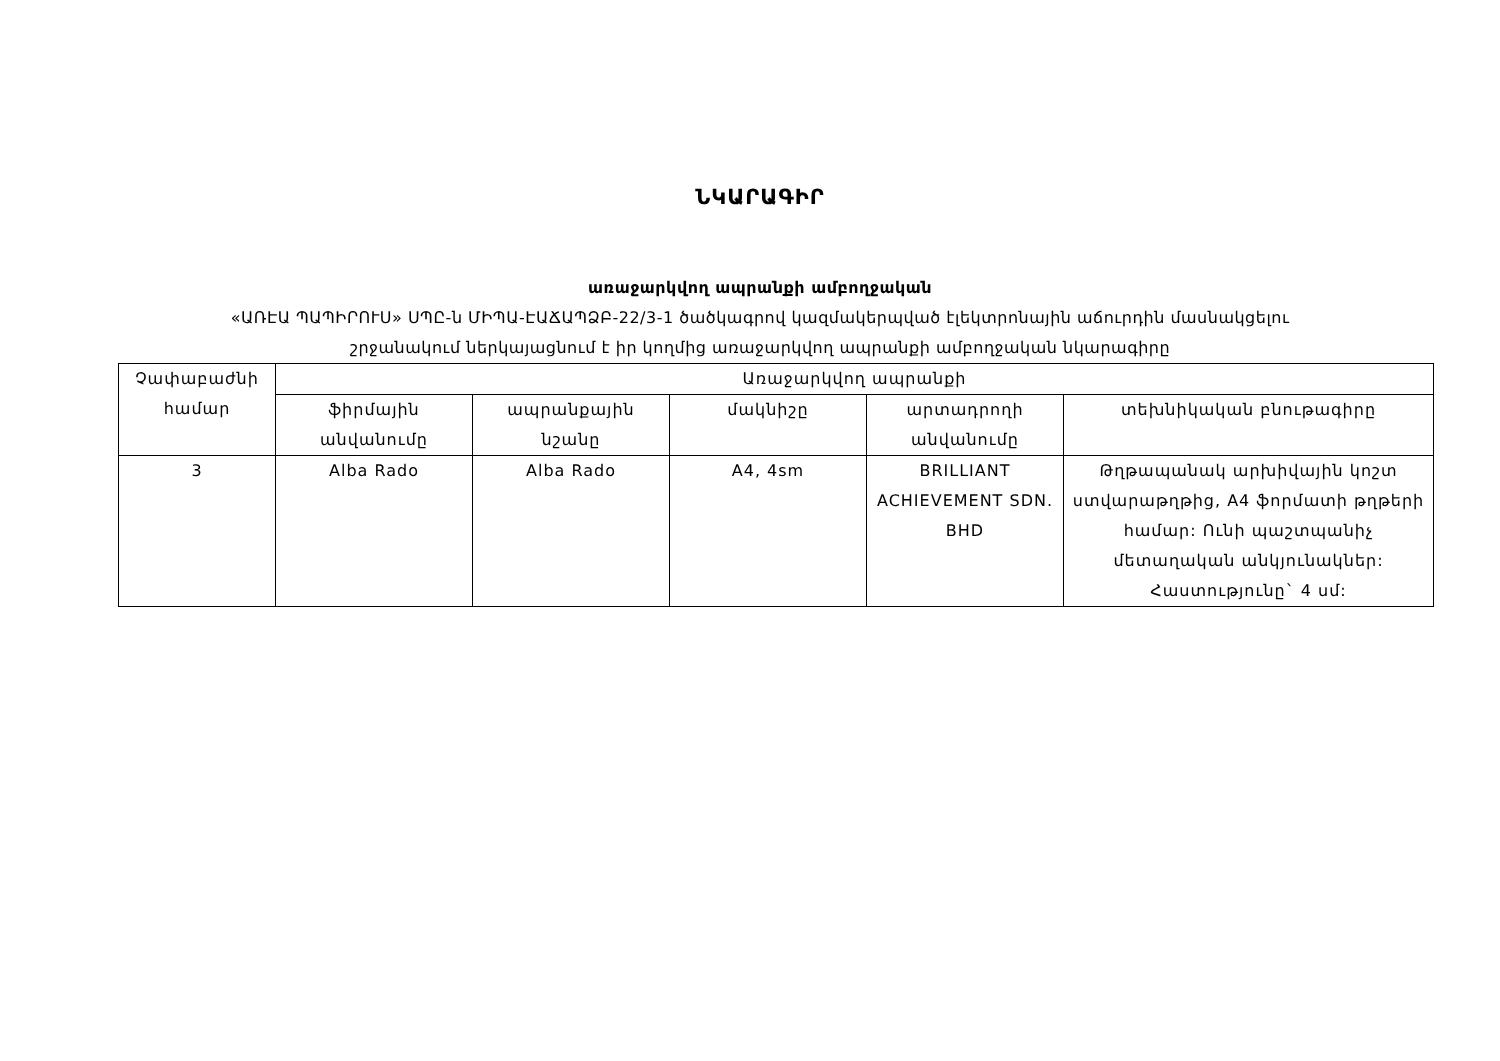ՆԿԱՐԱԳԻՐ
առաջարկվող ապրանքի ամբողջական
«ԱՌԷԱ ՊԱՊԻՐՈՒՍ» ՍՊԸ-ն ՄԻՊԱ-ԷԱՃԱՊՁԲ-22/3-1 ծածկագրով կազմակերպված էլեկտրոնային աճուրդին մասնակցելու
շրջանակում ներկայացնում է իր կողմից առաջարկվող ապրանքի ամբողջական նկարագիրը
| Չափաբաժնի համար | Առաջարկվող ապրանքի | | | | |
| --- | --- | --- | --- | --- | --- |
| | ֆիրմային անվանումը | ապրանքային նշանը | մակնիշը | արտադրողի անվանումը | տեխնիկական բնութագիրը |
| 3 | Alba Rado | Alba Rado | A4, 4sm | BRILLIANT ACHIEVEMENT SDN. BHD | Թղթապանակ արխիվային կոշտ ստվարաթղթից, A4 ֆորմատի թղթերի համար: Ունի պաշտպանիչ մետաղական անկյունակներ: Հաստությունը` 4 սմ: |